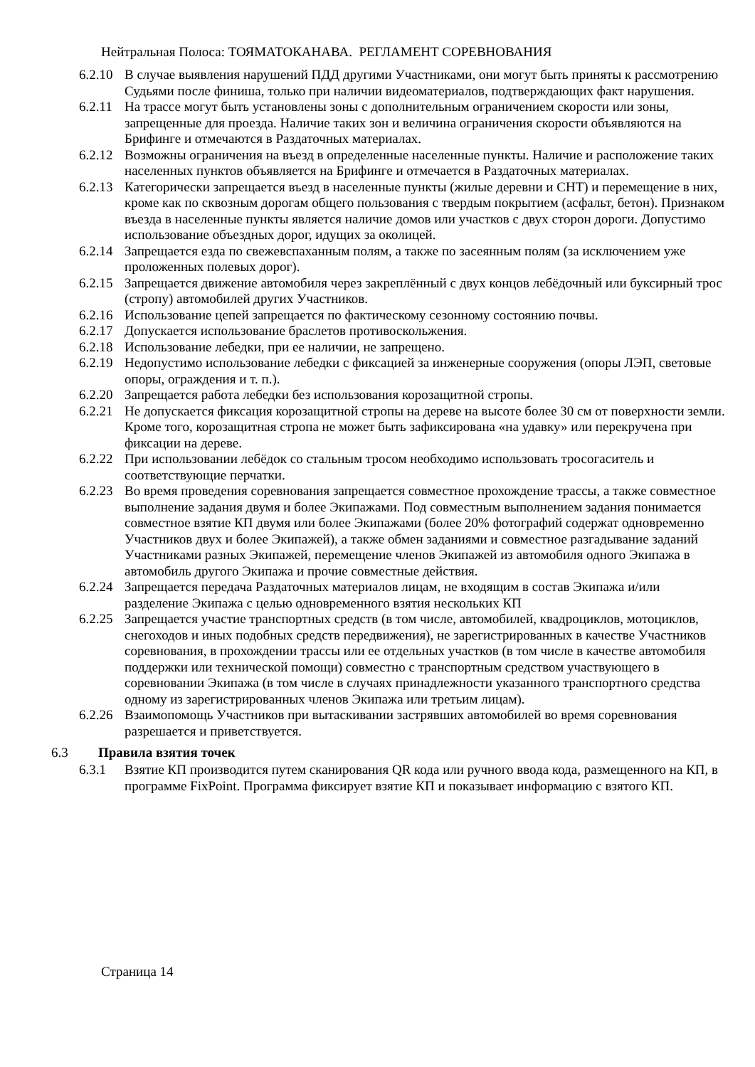Нейтральная Полоса: ТОЯМАТОКАНАВА. РЕГЛАМЕНТ СОРЕВНОВАНИЯ
6.2.10 В случае выявления нарушений ПДД другими Участниками, они могут быть приняты к рассмотрению Судьями после финиша, только при наличии видеоматериалов, подтверждающих факт нарушения.
6.2.11 На трассе могут быть установлены зоны с дополнительным ограничением скорости или зоны, запрещенные для проезда. Наличие таких зон и величина ограничения скорости объявляются на Брифинге и отмечаются в Раздаточных материалах.
6.2.12 Возможны ограничения на въезд в определенные населенные пункты. Наличие и расположение таких населенных пунктов объявляется на Брифинге и отмечается в Раздаточных материалах.
6.2.13 Категорически запрещается въезд в населенные пункты (жилые деревни и СНТ) и перемещение в них, кроме как по сквозным дорогам общего пользования с твердым покрытием (асфальт, бетон). Признаком въезда в населенные пункты является наличие домов или участков с двух сторон дороги. Допустимо использование объездных дорог, идущих за околицей.
6.2.14 Запрещается езда по свежевспаханным полям, а также по засеянным полям (за исключением уже проложенных полевых дорог).
6.2.15 Запрещается движение автомобиля через закреплённый с двух концов лебёдочный или буксирный трос (стропу) автомобилей других Участников.
6.2.16 Использование цепей запрещается по фактическому сезонному состоянию почвы.
6.2.17 Допускается использование браслетов противоскольжения.
6.2.18 Использование лебедки, при ее наличии, не запрещено.
6.2.19 Недопустимо использование лебедки с фиксацией за инженерные сооружения (опоры ЛЭП, световые опоры, ограждения и т. п.).
6.2.20 Запрещается работа лебедки без использования корозащитной стропы.
6.2.21 Не допускается фиксация корозащитной стропы на дереве на высоте более 30 см от поверхности земли. Кроме того, корозащитная стропа не может быть зафиксирована «на удавку» или перекручена при фиксации на дереве.
6.2.22 При использовании лебёдок со стальным тросом необходимо использовать тросогаситель и соответствующие перчатки.
6.2.23 Во время проведения соревнования запрещается совместное прохождение трассы, а также совместное выполнение задания двумя и более Экипажами. Под совместным выполнением задания понимается совместное взятие КП двумя или более Экипажами (более 20% фотографий содержат одновременно Участников двух и более Экипажей), а также обмен заданиями и совместное разгадывание заданий Участниками разных Экипажей, перемещение членов Экипажей из автомобиля одного Экипажа в автомобиль другого Экипажа и прочие совместные действия.
6.2.24 Запрещается передача Раздаточных материалов лицам, не входящим в состав Экипажа и/или разделение Экипажа с целью одновременного взятия нескольких КП
6.2.25 Запрещается участие транспортных средств (в том числе, автомобилей, квадроциклов, мотоциклов, снегоходов и иных подобных средств передвижения), не зарегистрированных в качестве Участников соревнования, в прохождении трассы или ее отдельных участков (в том числе в качестве автомобиля поддержки или технической помощи) совместно с транспортным средством участвующего в соревновании Экипажа (в том числе в случаях принадлежности указанного транспортного средства одному из зарегистрированных членов Экипажа или третьим лицам).
6.2.26 Взаимопомощь Участников при вытаскивании застрявших автомобилей во время соревнования разрешается и приветствуется.
6.3 Правила взятия точек
6.3.1 Взятие КП производится путем сканирования QR кода или ручного ввода кода, размещенного на КП, в программе FixPoint. Программа фиксирует взятие КП и показывает информацию с взятого КП.
Страница 14